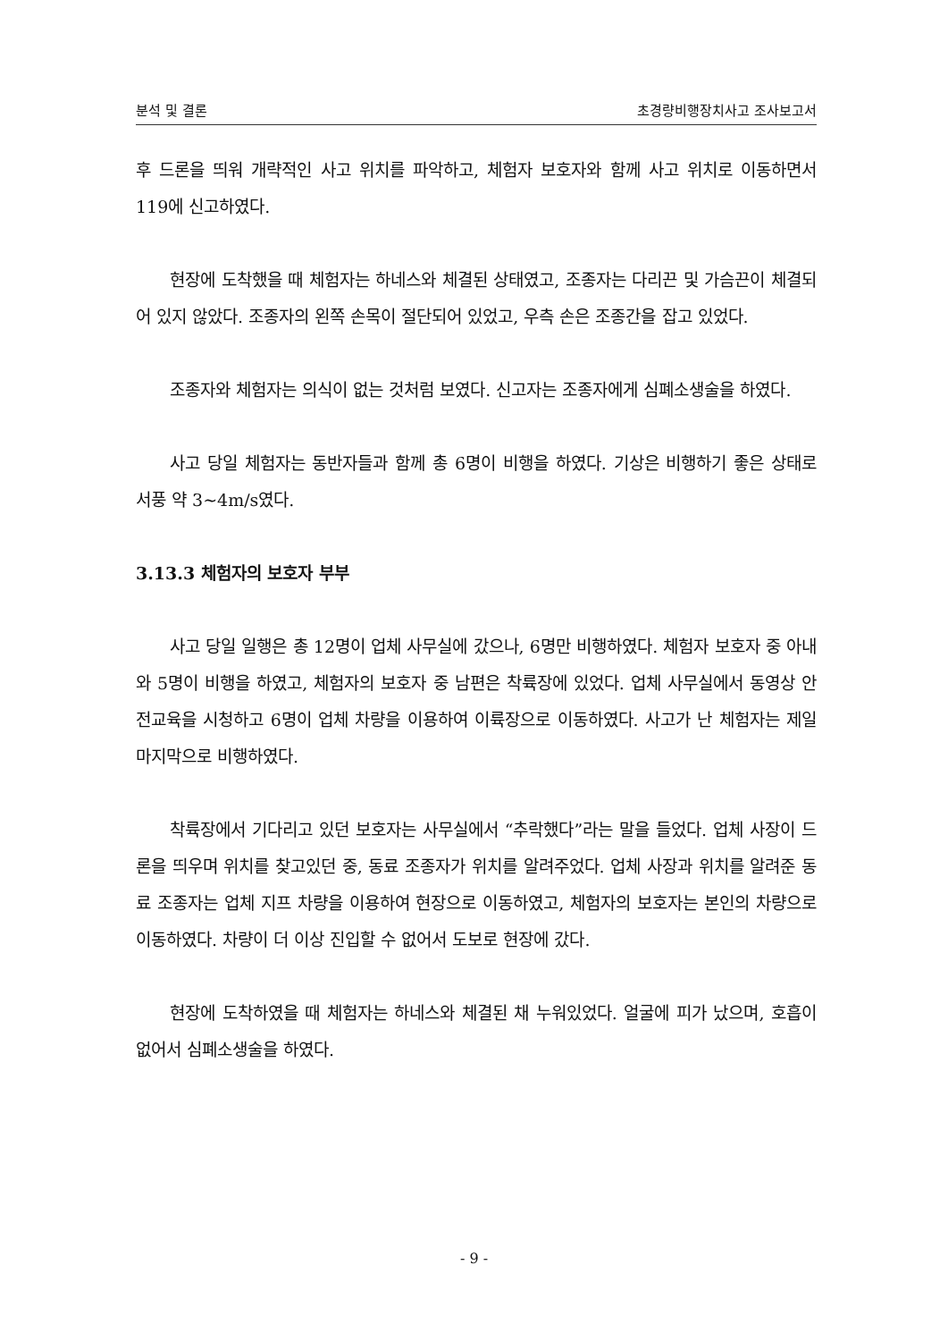분석 및 결론 초경량비행장치사고 조사보고서
후 드론을 띄워 개략적인 사고 위치를 파악하고, 체험자 보호자와 함께 사고 위치로 이동하면서 119에 신고하였다.
현장에 도착했을 때 체험자는 하네스와 체결된 상태였고, 조종자는 다리끈 및 가슴끈이 체결되어 있지 않았다. 조종자의 왼쪽 손목이 절단되어 있었고, 우측 손은 조종간을 잡고 있었다.
조종자와 체험자는 의식이 없는 것처럼 보였다. 신고자는 조종자에게 심폐소생술을 하였다.
사고 당일 체험자는 동반자들과 함께 총 6명이 비행을 하였다. 기상은 비행하기 좋은 상태로 서풍 약 3~4m/s였다.
3.13.3 체험자의 보호자 부부
사고 당일 일행은 총 12명이 업체 사무실에 갔으나, 6명만 비행하였다. 체험자 보호자 중 아내와 5명이 비행을 하였고, 체험자의 보호자 중 남편은 착륙장에 있었다. 업체 사무실에서 동영상 안전교육을 시청하고 6명이 업체 차량을 이용하여 이륙장으로 이동하였다. 사고가 난 체험자는 제일 마지막으로 비행하였다.
착륙장에서 기다리고 있던 보호자는 사무실에서 “추락했다”라는 말을 들었다. 업체 사장이 드론을 띄우며 위치를 찾고있던 중, 동료 조종자가 위치를 알려주었다. 업체 사장과 위치를 알려준 동료 조종자는 업체 지프 차량을 이용하여 현장으로 이동하였고, 체험자의 보호자는 본인의 차량으로 이동하였다. 차량이 더 이상 진입할 수 없어서 도보로 현장에 갔다.
현장에 도착하였을 때 체험자는 하네스와 체결된 채 누워있었다. 얼굴에 피가 났으며, 호흡이 없어서 심폐소생술을 하였다.
- 9 -